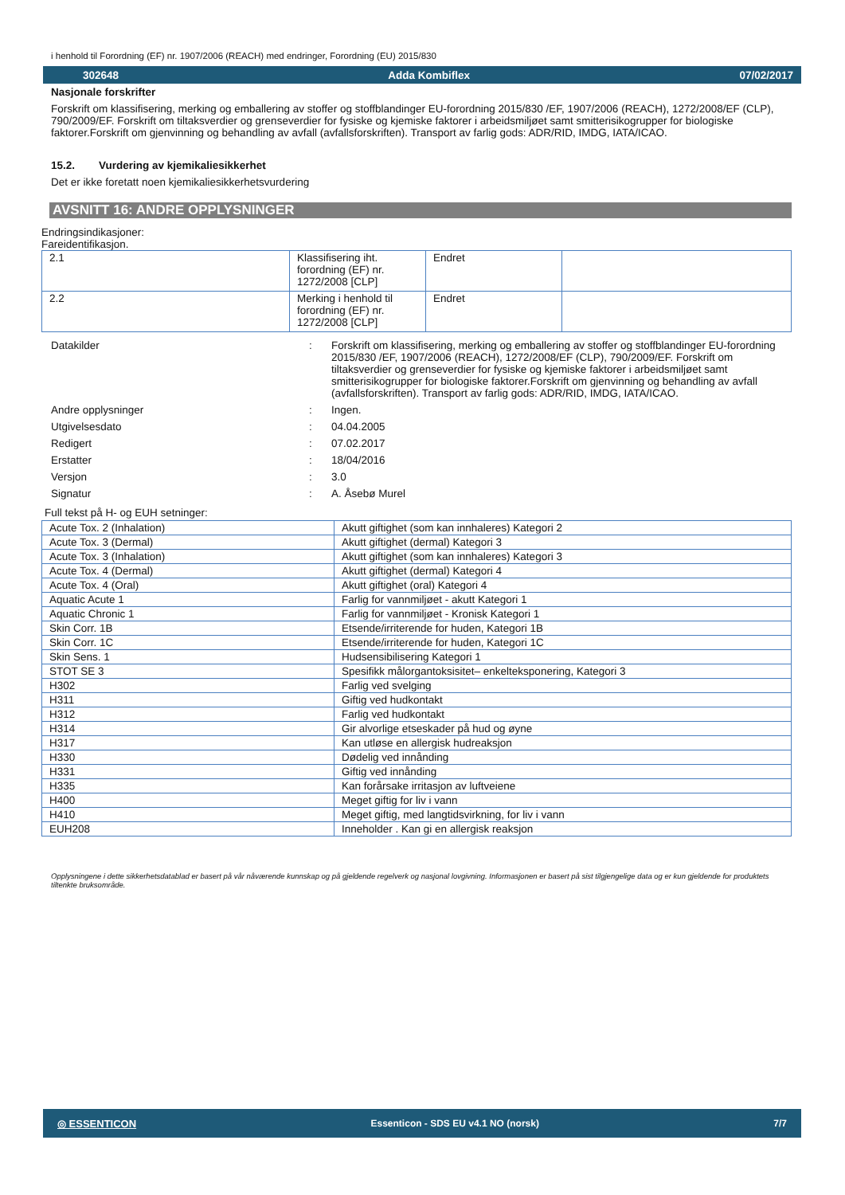i henhold til Forordning (EF) nr. 1907/2006 (REACH) med endringer, Forordning (EU) 2015/830
302648 Adda Kombiflex 07/02/2017
Nasjonale forskrifter
Forskrift om klassifisering, merking og emballering av stoffer og stoffblandinger EU-forordning 2015/830 /EF, 1907/2006 (REACH), 1272/2008/EF (CLP), 790/2009/EF. Forskrift om tiltaksverdier og grenseverdier for fysiske og kjemiske faktorer i arbeidsmiljøet samt smitterisikogrupper for biologiske faktorer.Forskrift om gjenvinning og behandling av avfall (avfallsforskriften). Transport av farlig gods: ADR/RID, IMDG, IATA/ICAO.
15.2. Vurdering av kjemikaliesikkerhet
Det er ikke foretatt noen kjemikaliesikkerhetsvurdering
AVSNITT 16: ANDRE OPPLYSNINGER
Endringsindikasjoner:
Fareidentifikasjon.
| 2.1 | Klassifisering iht. forordning (EF) nr. 1272/2008 [CLP] | Endret | |
| 2.2 | Merking i henhold til forordning (EF) nr. 1272/2008 [CLP] | Endret | |
| Datakilder | : | Forskrift om klassifisering, merking og emballering av stoffer og stoffblandinger EU-forordning 2015/830 /EF, 1907/2006 (REACH), 1272/2008/EF (CLP), 790/2009/EF. Forskrift om tiltaksverdier og grenseverdier for fysiske og kjemiske faktorer i arbeidsmiljøet samt smitterisikogrupper for biologiske faktorer.Forskrift om gjenvinning og behandling av avfall (avfallsforskriften). Transport av farlig gods: ADR/RID, IMDG, IATA/ICAO. |
| Andre opplysninger | : | Ingen. |
| Utgivelsesdato | : | 04.04.2005 |
| Redigert | : | 07.02.2017 |
| Erstatter | : | 18/04/2016 |
| Versjon | : | 3.0 |
| Signatur | : | A. Åsebø Murel |
Full tekst på H- og EUH setninger:
| Acute Tox. 2 (Inhalation) | Akutt giftighet (som kan innhaleres) Kategori 2 |
| Acute Tox. 3 (Dermal) | Akutt giftighet (dermal) Kategori 3 |
| Acute Tox. 3 (Inhalation) | Akutt giftighet (som kan innhaleres) Kategori 3 |
| Acute Tox. 4 (Dermal) | Akutt giftighet (dermal) Kategori 4 |
| Acute Tox. 4 (Oral) | Akutt giftighet (oral) Kategori 4 |
| Aquatic Acute 1 | Farlig for vannmiljøet - akutt Kategori 1 |
| Aquatic Chronic 1 | Farlig for vannmiljøet - Kronisk Kategori 1 |
| Skin Corr. 1B | Etsende/irriterende for huden, Kategori 1B |
| Skin Corr. 1C | Etsende/irriterende for huden, Kategori 1C |
| Skin Sens. 1 | Hudsensibilisering Kategori 1 |
| STOT SE 3 | Spesifikk målorgantoksisitet– enkelteksponering, Kategori 3 |
| H302 | Farlig ved svelging |
| H311 | Giftig ved hudkontakt |
| H312 | Farlig ved hudkontakt |
| H314 | Gir alvorlige etseskader på hud og øyne |
| H317 | Kan utløse en allergisk hudreaksjon |
| H330 | Dødelig ved innånding |
| H331 | Giftig ved innånding |
| H335 | Kan forårsake irritasjon av luftveiene |
| H400 | Meget giftig for liv i vann |
| H410 | Meget giftig, med langtidsvirkning, for liv i vann |
| EUH208 | Inneholder . Kan gi en allergisk reaksjon |
Opplysningene i dette sikkerhetsdatablad er basert på vår nåværende kunnskap og på gjeldende regelverk og nasjonal lovgivning. Informasjonen er basert på sist tilgjengelige data og er kun gjeldende for produktets tiltenkte bruksområde.
◎ ESSENTICON Essenticon - SDS EU v4.1 NO (norsk) 7/7